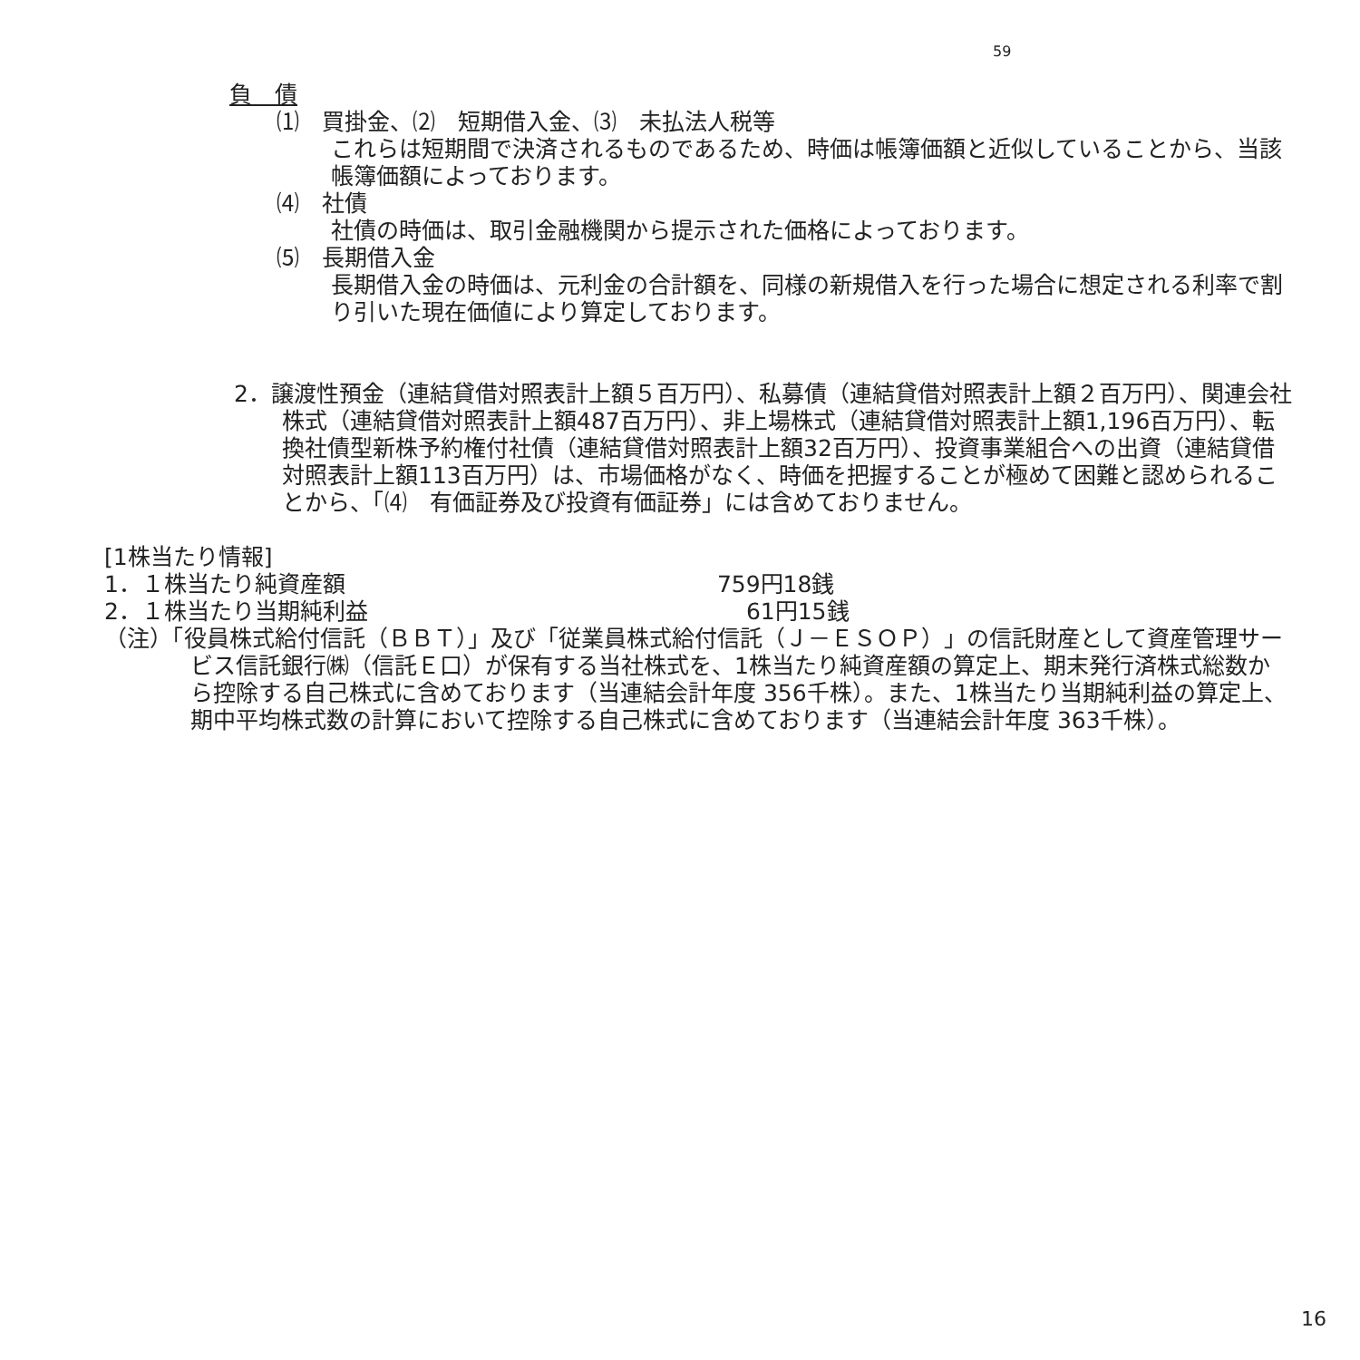59
負　債
⑴　買掛金、⑵　短期借入金、⑶　未払法人税等
これらは短期間で決済されるものであるため、時価は帳簿価額と近似していることから、当該帳簿価額によっております。
⑷　社債
社債の時価は、取引金融機関から提示された価格によっております。
⑸　長期借入金
長期借入金の時価は、元利金の合計額を、同様の新規借入を行った場合に想定される利率で割り引いた現在価値により算定しております。
2．譲渡性預金（連結貸借対照表計上額５百万円）、私募債（連結貸借対照表計上額２百万円）、関連会社株式（連結貸借対照表計上額487百万円）、非上場株式（連結貸借対照表計上額1,196百万円）、転換社債型新株予約権付社債（連結貸借対照表計上額32百万円）、投資事業組合への出資（連結貸借対照表計上額113百万円）は、市場価格がなく、時価を把握することが極めて困難と認められることから、「⑷　有価証券及び投資有価証券」には含めておりません。
[1株当たり情報]
1．１株当たり純資産額 759円18銭
2．１株当たり当期純利益 61円15銭
（注）「役員株式給付信託（ＢＢＴ）」及び「従業員株式給付信託（Ｊ－ＥＳＯＰ）」の信託財産として資産管理サービス信託銀行㈱（信託Ｅ口）が保有する当社株式を、1株当たり純資産額の算定上、期末発行済株式総数から控除する自己株式に含めております（当連結会計年度 356千株）。また、1株当たり当期純利益の算定上、期中平均株式数の計算において控除する自己株式に含めております（当連結会計年度 363千株）。
16